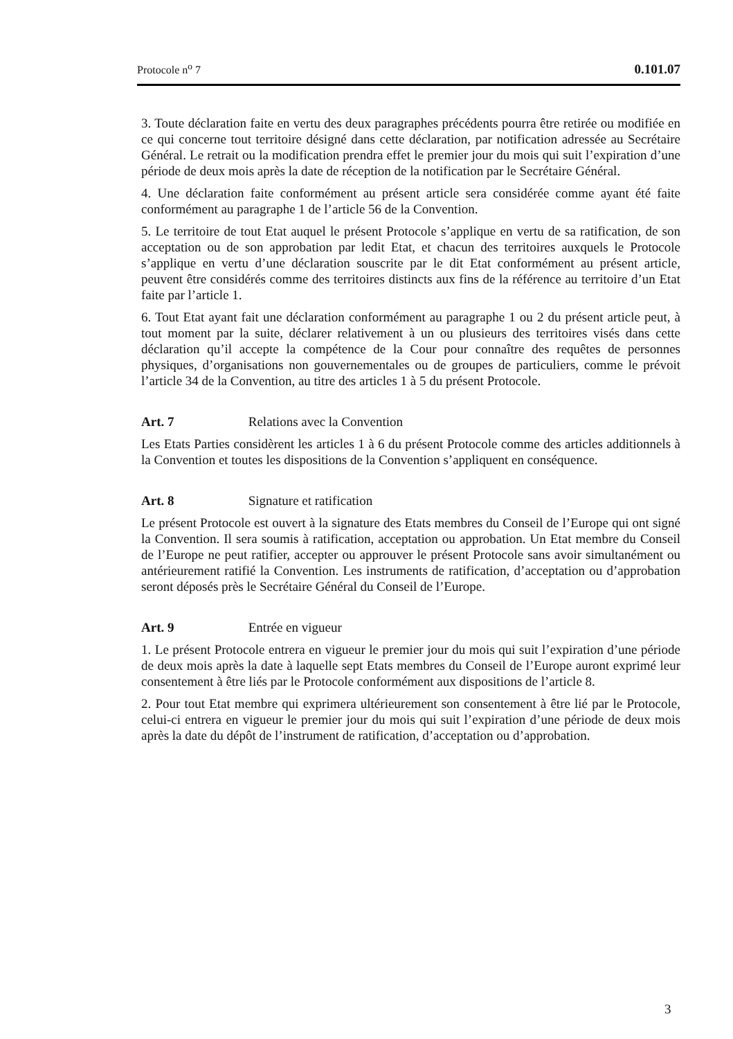Protocole n<sup>o</sup> 7 0.101.07
3. Toute déclaration faite en vertu des deux paragraphes précédents pourra être retirée ou modifiée en ce qui concerne tout territoire désigné dans cette déclaration, par notification adressée au Secrétaire Général. Le retrait ou la modification prendra effet le premier jour du mois qui suit l’expiration d’une période de deux mois après la date de réception de la notification par le Secrétaire Général.
4. Une déclaration faite conformément au présent article sera considérée comme ayant été faite conformément au paragraphe 1 de l’article 56 de la Convention.
5. Le territoire de tout Etat auquel le présent Protocole s’applique en vertu de sa ratification, de son acceptation ou de son approbation par ledit Etat, et chacun des territoires auxquels le Protocole s’applique en vertu d’une déclaration souscrite par le dit Etat conformément au présent article, peuvent être considérés comme des territoires distincts aux fins de la référence au territoire d’un Etat faite par l’article 1.
6. Tout Etat ayant fait une déclaration conformément au paragraphe 1 ou 2 du présent article peut, à tout moment par la suite, déclarer relativement à un ou plusieurs des territoires visés dans cette déclaration qu’il accepte la compétence de la Cour pour connaître des requêtes de personnes physiques, d’organisations non gouvernementales ou de groupes de particuliers, comme le prévoit l’article 34 de la Convention, au titre des articles 1 à 5 du présent Protocole.
Art. 7 Relations avec la Convention
Les Etats Parties considèrent les articles 1 à 6 du présent Protocole comme des articles additionnels à la Convention et toutes les dispositions de la Convention s’appliquent en conséquence.
Art. 8 Signature et ratification
Le présent Protocole est ouvert à la signature des Etats membres du Conseil de l’Europe qui ont signé la Convention. Il sera soumis à ratification, acceptation ou approbation. Un Etat membre du Conseil de l’Europe ne peut ratifier, accepter ou approuver le présent Protocole sans avoir simultanément ou antérieurement ratifié la Convention. Les instruments de ratification, d’acceptation ou d’approbation seront déposés près le Secrétaire Général du Conseil de l’Europe.
Art. 9 Entrée en vigueur
1. Le présent Protocole entrera en vigueur le premier jour du mois qui suit l’expiration d’une période de deux mois après la date à laquelle sept Etats membres du Conseil de l’Europe auront exprimé leur consentement à être liés par le Protocole conformément aux dispositions de l’article 8.
2. Pour tout Etat membre qui exprimera ultérieurement son consentement à être lié par le Protocole, celui-ci entrera en vigueur le premier jour du mois qui suit l’expiration d’une période de deux mois après la date du dépôt de l’instrument de ratification, d’acceptation ou d’approbation.
3